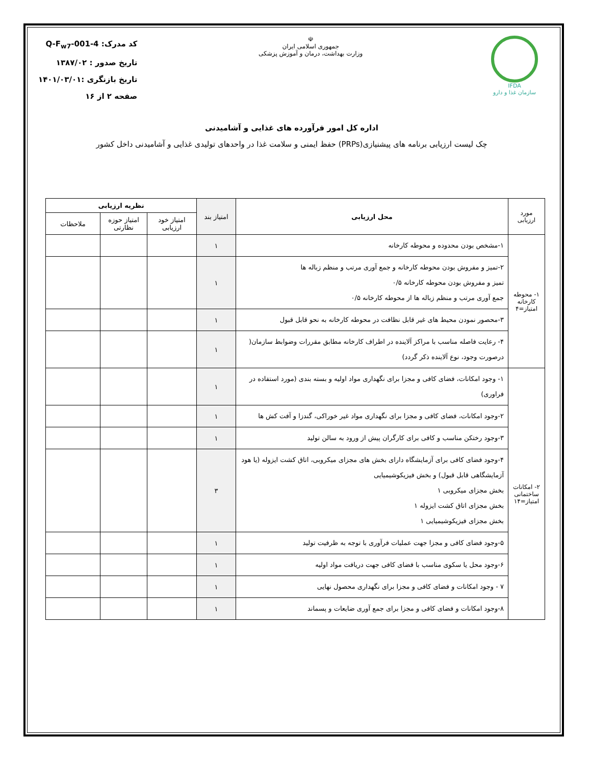IFDA
سازمان غذا و دارو
☫
جمهوری اسلامی ایران
وزارت بهداشت، درمان و آموزش پزشکی
کد مدرک: Q-F<sub>w7</sub>-001-4
تاریخ صدور : ۱۳۸۷/۰۲
تاریخ بازنگری :۱۴۰۱/۰۳/۰۱
صفحه ۲ از ۱۶
اداره کل امور فرآورده های غذایی و آشامیدنی
چک لیست ارزیابی برنامه های پیشنیازی(PRPs) حفظ ایمنی و سلامت غذا در واحدهای تولیدی غذایی و آشامیدنی داخل کشور
| مورد ارزیابی | محل ارزیابی | امتیاز بند | نظریه ارزیابی | | |
| --- | --- | --- | --- | --- | --- |
| | | | امتیاز خود ارزیابی | امتیاز حوزه نظارتی | ملاحظات |
| ۱- محوطه کارخانه امتیاز=۴ | ۱-مشخص بودن محدوده و محوطه کارخانه | ۱ | | | |
| | ۲-تمیز و مفروش بودن محوطه کارخانه و جمع آوری مرتب و منظم زباله ها تمیز و مفروش بودن محوطه کارخانه ۰/۵ جمع آوری مرتب و منظم زباله ها از محوطه کارخانه ۰/۵ | ۱ | | | |
| | ۳-محصور نمودن محیط های غیر قابل نظافت در محوطه کارخانه به نحو قابل قبول | ۱ | | | |
| | ۴- رعایت فاصله مناسب با مراکز آلاینده در اطراف کارخانه مطابق مقررات وضوابط سازمان( درصورت وجود، نوع آلاینده ذکر گردد) | ۱ | | | |
| ۲- امکانات ساختمانی امتیاز=۱۴ | ۱- وجود امکانات، فضای کافی و مجزا برای نگهداری مواد اولیه و بسته بندی (مورد استفاده در فراوری) | ۱ | | | |
| | ۲-وجود امکانات، فضای کافی و مجزا برای نگهداری مواد غیر خوراکی، گندزا و آفت کش ها | ۱ | | | |
| | ۳-وجود رختکن مناسب و کافی برای کارگران پیش از ورود به سالن تولید | ۱ | | | |
| | ۴-وجود فضای کافی برای آزمایشگاه دارای بخش های مجزای میکروبی، اتاق کشت ایزوله (یا هود آزمایشگاهی قابل قبول) و بخش فیزیکوشیمیایی بخش مجزای میکروبی ۱ بخش مجزای اتاق کشت ایزوله ۱ بخش مجزای فیزیکوشیمیایی ۱ | ۳ | | | |
| | ۵-وجود فضای کافی و مجزا جهت عملیات فرآوری با توجه به ظرفیت تولید | ۱ | | | |
| | ۶-وجود محل یا سکوی مناسب با فضای کافی جهت دریافت مواد اولیه | ۱ | | | |
| | ۷ - وجود امکانات و فضای کافی و مجزا برای نگهداری محصول نهایی | ۱ | | | |
| | ۸-وجود امکانات و فضای کافی و مجزا برای جمع آوری ضایعات و پسماند | ۱ | | | |